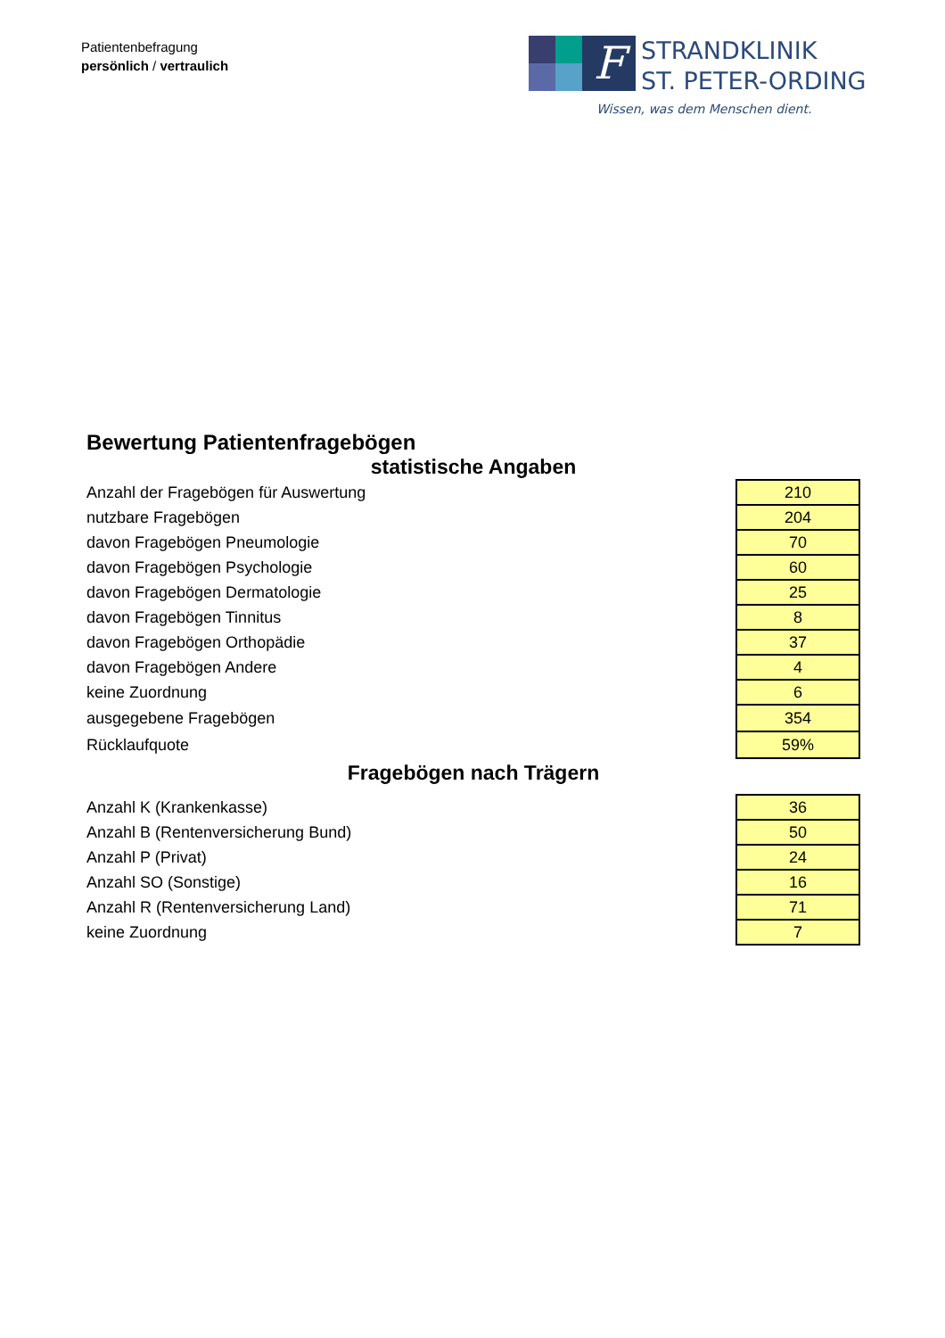Patientenbefragung
persönlich / vertraulich
F
STRANDKLINIK
ST. PETER-ORDING
Wissen, was dem Menschen dient.
Bewertung Patientenfragebögen
statistische Angaben
| Anzahl der Fragebögen für Auswertung | 210 |
| nutzbare Fragebögen | 204 |
| davon Fragebögen Pneumologie | 70 |
| davon Fragebögen Psychologie | 60 |
| davon Fragebögen Dermatologie | 25 |
| davon Fragebögen Tinnitus | 8 |
| davon Fragebögen Orthopädie | 37 |
| davon Fragebögen Andere | 4 |
| keine Zuordnung | 6 |
| ausgegebene Fragebögen | 354 |
| Rücklaufquote | 59% |
Fragebögen nach Trägern
| Anzahl K (Krankenkasse) | 36 |
| Anzahl B (Rentenversicherung Bund) | 50 |
| Anzahl P (Privat) | 24 |
| Anzahl SO (Sonstige) | 16 |
| Anzahl R (Rentenversicherung Land) | 71 |
| keine Zuordnung | 7 |